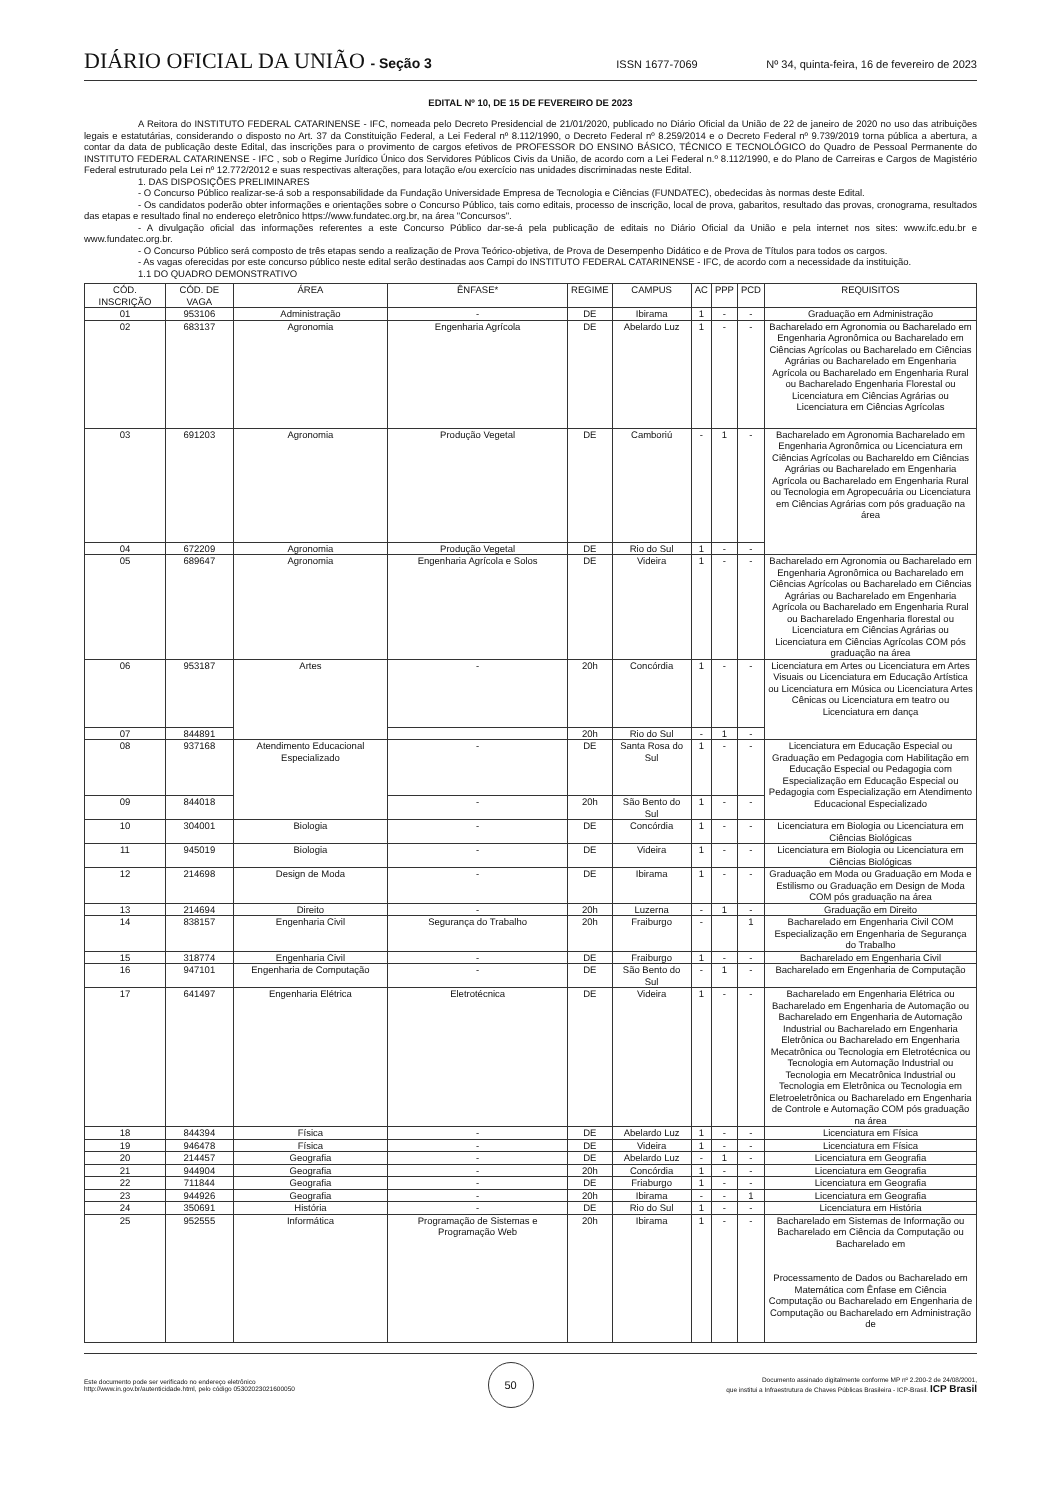DIÁRIO OFICIAL DA UNIÃO - Seção 3
ISSN 1677-7069 Nº 34, quinta-feira, 16 de fevereiro de 2023
EDITAL Nº 10, DE 15 DE FEVEREIRO DE 2023
A Reitora do INSTITUTO FEDERAL CATARINENSE - IFC, nomeada pelo Decreto Presidencial de 21/01/2020, publicado no Diário Oficial da União de 22 de janeiro de 2020 no uso das atribuições legais e estatutárias, considerando o disposto no Art. 37 da Constituição Federal, a Lei Federal nº 8.112/1990, o Decreto Federal nº 8.259/2014 e o Decreto Federal nº 9.739/2019 torna pública a abertura, a contar da data de publicação deste Edital, das inscrições para o provimento de cargos efetivos de PROFESSOR DO ENSINO BÁSICO, TÉCNICO E TECNOLÓGICO do Quadro de Pessoal Permanente do INSTITUTO FEDERAL CATARINENSE - IFC , sob o Regime Jurídico Único dos Servidores Públicos Civis da União, de acordo com a Lei Federal n.º 8.112/1990, e do Plano de Carreiras e Cargos de Magistério Federal estruturado pela Lei nº 12.772/2012 e suas respectivas alterações, para lotação e/ou exercício nas unidades discriminadas neste Edital.
1. DAS DISPOSIÇÕES PRELIMINARES
- O Concurso Público realizar-se-á sob a responsabilidade da Fundação Universidade Empresa de Tecnologia e Ciências (FUNDATEC), obedecidas às normas deste Edital.
- Os candidatos poderão obter informações e orientações sobre o Concurso Público, tais como editais, processo de inscrição, local de prova, gabaritos, resultado das provas, cronograma, resultados das etapas e resultado final no endereço eletrônico https://www.fundatec.org.br, na área "Concursos".
- A divulgação oficial das informações referentes a este Concurso Público dar-se-á pela publicação de editais no Diário Oficial da União e pela internet nos sites: www.ifc.edu.br e www.fundatec.org.br.
- O Concurso Público será composto de três etapas sendo a realização de Prova Teórico-objetiva, de Prova de Desempenho Didático e de Prova de Títulos para todos os cargos.
- As vagas oferecidas por este concurso público neste edital serão destinadas aos Campi do INSTITUTO FEDERAL CATARINENSE - IFC, de acordo com a necessidade da instituição.
1.1 DO QUADRO DEMONSTRATIVO
| CÓD. INSCRIÇÃO | CÓD. DE VAGA | ÁREA | ÊNFASE* | REGIME | CAMPUS | AC | PPP | PCD | REQUISITOS |
| --- | --- | --- | --- | --- | --- | --- | --- | --- | --- |
| 01 | 953106 | Administração | - | DE | Ibirama | 1 | - | - | Graduação em Administração |
| 02 | 683137 | Agronomia | Engenharia Agrícola | DE | Abelardo Luz | 1 | - | - | Bacharelado em Agronomia ou Bacharelado em Engenharia Agronômica ou Bacharelado em Ciências Agrícolas ou Bacharelado em Ciências Agrárias ou Bacharelado em Engenharia Agrícola ou Bacharelado em Engenharia Rural ou Bacharelado Engenharia Florestal ou Licenciatura em Ciências Agrárias ou Licenciatura em Ciências Agrícolas |
| 03 | 691203 | Agronomia | Produção Vegetal | DE | Camboriú | - | 1 | - | Bacharelado em Agronomia Bacharelado em Engenharia Agronômica ou Licenciatura em Ciências Agrícolas ou Bachareldo em Ciências Agrárias ou Bacharelado em Engenharia Agrícola ou Bacharelado em Engenharia Rural ou Tecnologia em Agropecuária ou Licenciatura em Ciências Agrárias com pós graduação na área |
| 04 | 672209 | Agronomia | Produção Vegetal | DE | Rio do Sul | 1 | - | - | |
| 05 | 689647 | Agronomia | Engenharia Agrícola e Solos | DE | Videira | 1 | - | - | Bacharelado em Agronomia ou Bacharelado em Engenharia Agronômica ou Bacharelado em Ciências Agrícolas ou Bacharelado em Ciências Agrárias ou Bacharelado em Engenharia Agrícola ou Bacharelado em Engenharia Rural ou Bacharelado Engenharia florestal ou Licenciatura em Ciências Agrárias ou Licenciatura em Ciências Agrícolas COM pós graduação na área |
| 06 | 953187 | Artes | - | 20h | Concórdia | 1 | - | - | Licenciatura em Artes ou Licenciatura em Artes Visuais ou Licenciatura em Educação Artística ou Licenciatura em Música ou Licenciatura Artes Cênicas ou Licenciatura em teatro ou Licenciatura em dança |
| 07 | 844891 | | | 20h | Rio do Sul | - | 1 | - | |
| 08 | 937168 | Atendimento Educacional Especializado | - | DE | Santa Rosa do Sul | 1 | - | - | Licenciatura em Educação Especial ou Graduação em Pedagogia com Habilitação em Educação Especial ou Pedagogia com Especialização em Educação Especial ou Pedagogia com Especialização em Atendimento Educacional Especializado |
| 09 | 844018 | | - | 20h | São Bento do Sul | 1 | - | - | |
| 10 | 304001 | Biologia | - | DE | Concórdia | 1 | - | - | Licenciatura em Biologia ou Licenciatura em Ciências Biológicas |
| 11 | 945019 | Biologia | - | DE | Videira | 1 | - | - | Licenciatura em Biologia ou Licenciatura em Ciências Biológicas |
| 12 | 214698 | Design de Moda | - | DE | Ibirama | 1 | - | - | Graduação em Moda ou Graduação em Moda e Estilismo ou Graduação em Design de Moda COM pós graduação na área |
| 13 | 214694 | Direito | - | 20h | Luzerna | - | 1 | - | Graduação em Direito |
| 14 | 838157 | Engenharia Civil | Segurança do Trabalho | 20h | Fraiburgo | - | | 1 | Bacharelado em Engenharia Civil COM Especialização em Engenharia de Segurança do Trabalho |
| 15 | 318774 | Engenharia Civil | - | DE | Fraiburgo | 1 | - | - | Bacharelado em Engenharia Civil |
| 16 | 947101 | Engenharia de Computação | - | DE | São Bento do Sul | - | 1 | - | Bacharelado em Engenharia de Computação |
| 17 | 641497 | Engenharia Elétrica | Eletrotécnica | DE | Videira | 1 | - | - | Bacharelado em Engenharia Elétrica ou Bacharelado em Engenharia de Automação ou Bacharelado em Engenharia de Automação Industrial ou Bacharelado em Engenharia Eletrônica ou Bacharelado em Engenharia Mecatrônica ou Tecnologia em Eletrotécnica ou Tecnologia em Automação Industrial ou Tecnologia em Mecatrônica Industrial ou Tecnologia em Eletrônica ou Tecnologia em Eletroeletrônica ou Bacharelado em Engenharia de Controle e Automação COM pós graduação na área |
| 18 | 844394 | Física | - | DE | Abelardo Luz | 1 | - | - | Licenciatura em Física |
| 19 | 946478 | Física | - | DE | Videira | 1 | - | - | Licenciatura em Física |
| 20 | 214457 | Geografia | - | DE | Abelardo Luz | - | 1 | - | Licenciatura em Geografia |
| 21 | 944904 | Geografia | - | 20h | Concórdia | 1 | - | - | Licenciatura em Geografia |
| 22 | 711844 | Geografia | - | DE | Friaburgo | 1 | - | - | Licenciatura em Geografia |
| 23 | 944926 | Geografia | - | 20h | Ibirama | - | - | 1 | Licenciatura em Geografia |
| 24 | 350691 | História | - | DE | Rio do Sul | 1 | - | - | Licenciatura em História |
| 25 | 952555 | Informática | Programação de Sistemas e Programação Web | 20h | Ibirama | 1 | - | - | Bacharelado em Sistemas de Informação ou Bacharelado em Ciência da Computação ou Bacharelado em Processamento de Dados ou Bacharelado em Matemática com Ênfase em Ciência Computação ou Bacharelado em Engenharia de Computação ou Bacharelado em Administração de |
Este documento pode ser verificado no endereço eletrônico
http://www.in.gov.br/autenticidade.html, pelo código 05302023021600050
50
Documento assinado digitalmente conforme MP nº 2.200-2 de 24/08/2001,
que institui a Infraestrutura de Chaves Públicas Brasileira - ICP-Brasil. ICP Brasil